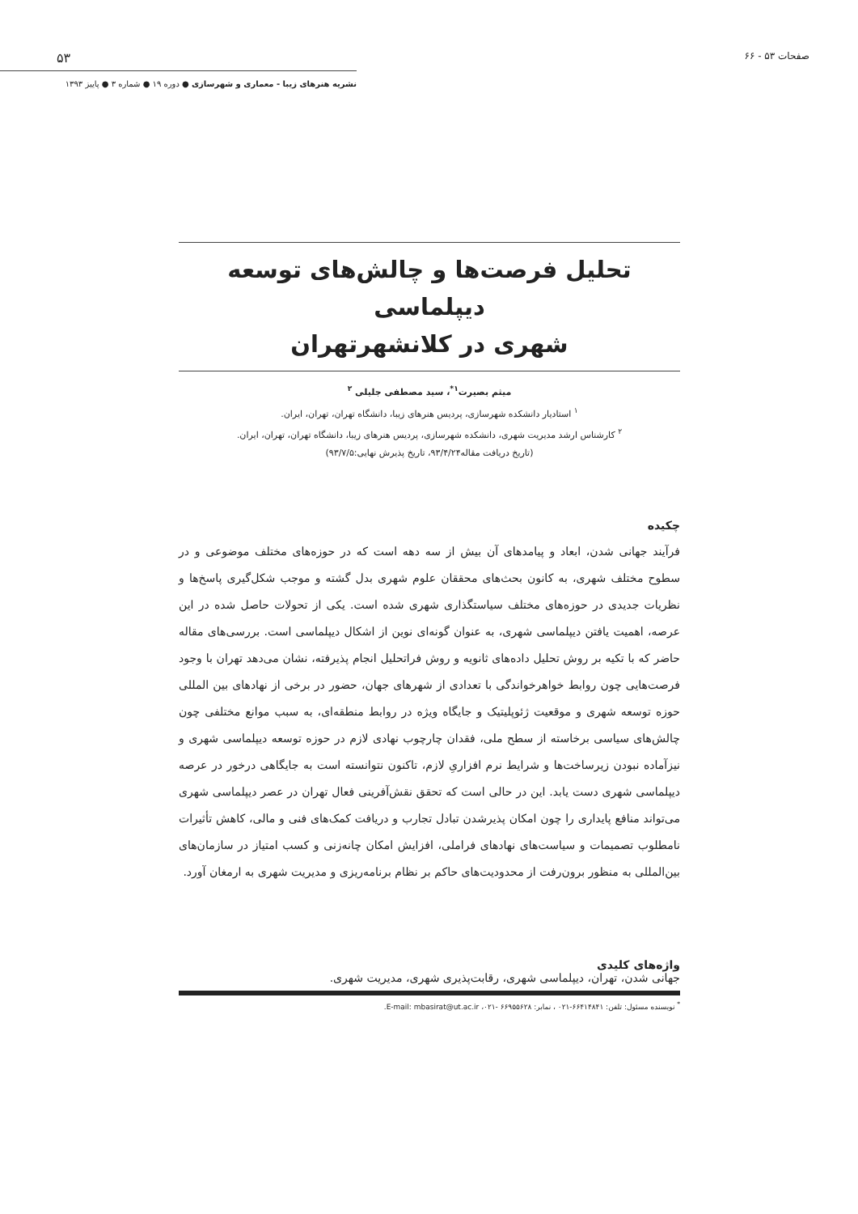صفحات ۵۳ - ۶۶ ۵۳
نشریه هنرهای زیبا - معماری و شهرسازی ● دوره ۱۹ ● شماره ۳ ● پاییز ۱۳۹۳
تحلیل فرصت‌ها و چالش‌های توسعه دیپلماسی
شهری در کلانشهرتهران
میثم بصیرت<sup>۱*</sup>، سید مصطفی جلیلی <sup>۲</sup>
<sup>۱</sup> استادیار دانشکده شهرسازی، پردیس هنرهای زیبا، دانشگاه تهران، تهران، ایران.
<sup>۲</sup> کارشناس ارشد مدیریت شهری، دانشکده شهرسازی، پردیس هنرهای زیبا، دانشگاه تهران، تهران، ایران.
(تاریخ دریافت مقاله۹۳/۴/۲۴، تاریخ پذیرش نهایی:۹۳/۷/۵)
چکیده
فرآیند جهانی شدن، ابعاد و پیامدهای آن بیش از سه دهه است که در حوزه‌های مختلف موضوعی و در سطوح مختلف شهری، به کانون بحث‌های محققان علوم شهری بدل گشته و موجب شکل‌گیری پاسخ‌ها و نظریات جدیدی در حوزه‌های مختلف سیاستگذاری شهری شده است. یکی از تحولات حاصل شده در این عرصه، اهمیت یافتن دیپلماسی شهری، به عنوان گونه‌ای نوین از اشکال دیپلماسی است. بررسی‌های مقاله حاضر که با تکیه بر روش تحلیل داده‌های ثانویه و روش فراتحلیل انجام پذیرفته، نشان می‌دهد تهران با وجود فرصت‌هایی چون روابط خواهرخواندگی با تعدادی از شهرهای جهان، حضور در برخی از نهادهای بین المللی حوزه توسعه شهری و موقعیت ژئوپلیتیک و جایگاه ویژه در روابط منطقه‌ای، به سبب موانع مختلفی چون چالش‌های سیاسی برخاسته از سطح ملی، فقدان چارچوب نهادی لازم در حوزه توسعه دیپلماسی شهری و نیزآماده نبودن زیرساخت‌ها و شرایط نرم افزاریِ لازم، تاکنون نتوانسته است به جایگاهی درخور در عرصه دیپلماسی شهری دست یابد. این در حالی است که تحقق نقش‌آفرینی فعال تهران در عصر دیپلماسی شهری می‌تواند منافع پایداری را چون امکان پذیرشدن تبادل تجارب و دریافت کمک‌های فنی و مالی، کاهش تأثیرات نامطلوب تصمیمات و سیاست‌های نهادهای فراملی، افزایش امکان چانه‌زنی و کسب امتیاز در سازمان‌های بین‌المللی به منظور برون‌رفت از محدودیت‌های حاکم بر نظام برنامه‌ریزی و مدیریت شهری به ارمغان آورد.
واژه‌های کلیدی
جهانی شدن، تهران، دیپلماسی شهری، رقابت‌پذیری شهری، مدیریت شهری.
<sup>*</sup> نویسنده مسئول: تلفن: ۶۶۴۱۴۸۴۱-۰۲۱ ، نمابر: ۶۶۹۵۵۶۲۸ -۰۲۱، E-mail: mbasirat@ut.ac.ir.